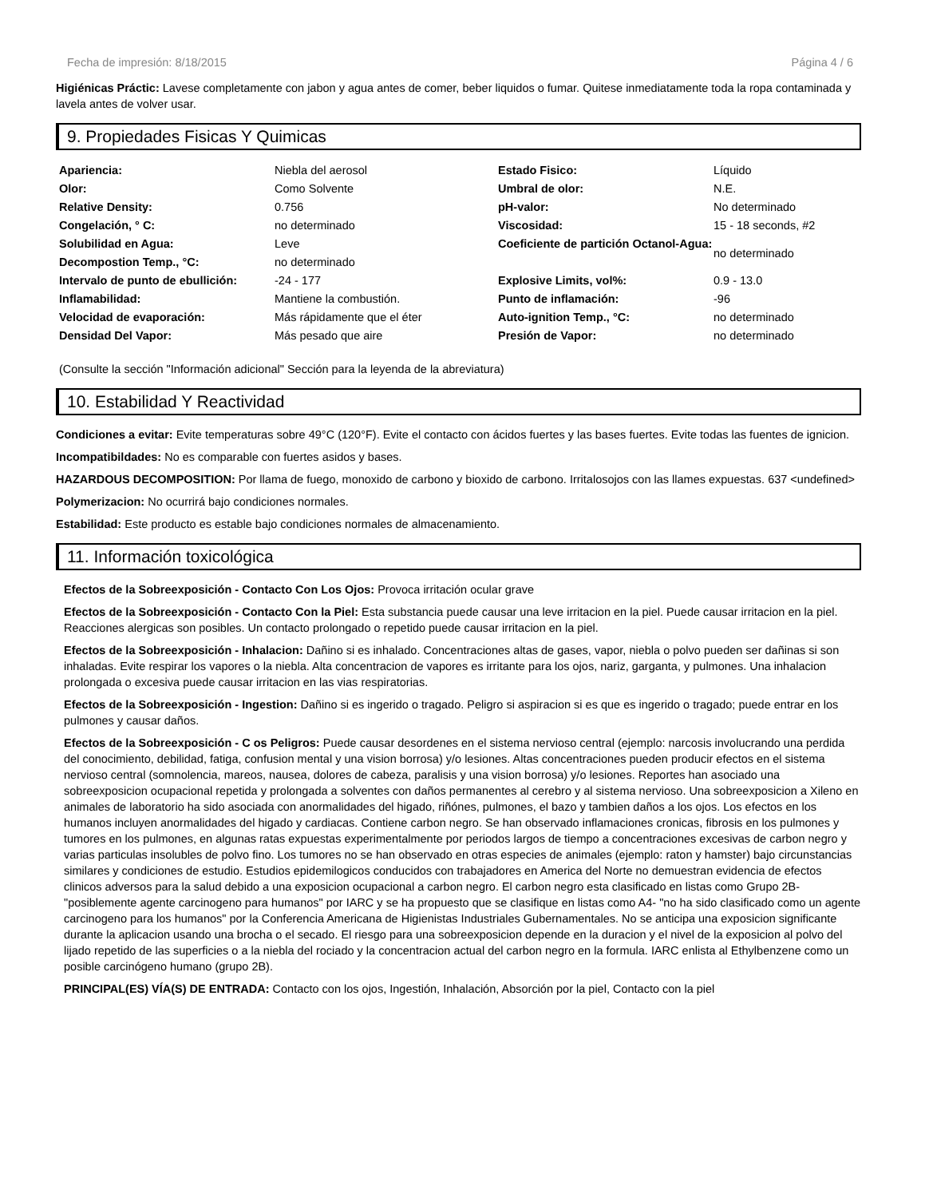Fecha de impresión: 8/18/2015 Página 4 / 6
Higiénicas Práctic: Lavese completamente con jabon y agua antes de comer, beber liquidos o fumar. Quitese inmediatamente toda la ropa contaminada y lavela antes de volver usar.
9. Propiedades Fisicas Y Quimicas
| Apariencia: | Niebla del aerosol | Estado Fisico: | Líquido |
| Olor: | Como Solvente | Umbral de olor: | N.E. |
| Relative Density: | 0.756 | pH-valor: | No determinado |
| Congelación, ° C: | no determinado | Viscosidad: | 15 - 18 seconds, #2 |
| Solubilidad en Agua: | Leve | Coeficiente de partición Octanol-Agua: | no determinado |
| Decompostion Temp., °C: | no determinado | | |
| Intervalo de punto de ebullición: | -24 - 177 | Explosive Limits, vol%: | 0.9 - 13.0 |
| Inflamabilidad: | Mantiene la combustión. | Punto de inflamación: | -96 |
| Velocidad de evaporación: | Más rápidamente que el éter | Auto-ignition Temp., °C: | no determinado |
| Densidad Del Vapor: | Más pesado que aire | Presión de Vapor: | no determinado |
(Consulte la sección "Información adicional" Sección para la leyenda de la abreviatura)
10. Estabilidad Y Reactividad
Condiciones a evitar: Evite temperaturas sobre 49°C (120°F). Evite el contacto con ácidos fuertes y las bases fuertes. Evite todas las fuentes de ignicion.
Incompatibildades: No es comparable con fuertes asidos y bases.
HAZARDOUS DECOMPOSITION: Por llama de fuego, monoxido de carbono y bioxido de carbono. Irritalosojos con las llames expuestas. 637 <undefined>
Polymerizacion: No ocurrirá bajo condiciones normales.
Estabilidad: Este producto es estable bajo condiciones normales de almacenamiento.
11. Información toxicológica
Efectos de la Sobreexposición - Contacto Con Los Ojos: Provoca irritación ocular grave
Efectos de la Sobreexposición - Contacto Con la Piel: Esta substancia puede causar una leve irritacion en la piel. Puede causar irritacion en la piel. Reacciones alergicas son posibles. Un contacto prolongado o repetido puede causar irritacion en la piel.
Efectos de la Sobreexposición - Inhalacion: Dañino si es inhalado. Concentraciones altas de gases, vapor, niebla o polvo pueden ser dañinas si son inhaladas. Evite respirar los vapores o la niebla. Alta concentracion de vapores es irritante para los ojos, nariz, garganta, y pulmones. Una inhalacion prolongada o excesiva puede causar irritacion en las vias respiratorias.
Efectos de la Sobreexposición - Ingestion: Dañino si es ingerido o tragado. Peligro si aspiracion si es que es ingerido o tragado; puede entrar en los pulmones y causar daños.
Efectos de la Sobreexposición - C os Peligros: Puede causar desordenes en el sistema nervioso central (ejemplo: narcosis involucrando una perdida del conocimiento, debilidad, fatiga, confusion mental y una vision borrosa) y/o lesiones. Altas concentraciones pueden producir efectos en el sistema nervioso central (somnolencia, mareos, nausea, dolores de cabeza, paralisis y una vision borrosa) y/o lesiones. Reportes han asociado una sobreexposicion ocupacional repetida y prolongada a solventes con daños permanentes al cerebro y al sistema nervioso. Una sobreexposicion a Xileno en animales de laboratorio ha sido asociada con anormalidades del higado, riñónes, pulmones, el bazo y tambien daños a los ojos. Los efectos en los humanos incluyen anormalidades del higado y cardiacas. Contiene carbon negro. Se han observado inflamaciones cronicas, fibrosis en los pulmones y tumores en los pulmones, en algunas ratas expuestas experimentalmente por periodos largos de tiempo a concentraciones excesivas de carbon negro y varias particulas insolubles de polvo fino. Los tumores no se han observado en otras especies de animales (ejemplo: raton y hamster) bajo circunstancias similares y condiciones de estudio. Estudios epidemilogicos conducidos con trabajadores en America del Norte no demuestran evidencia de efectos clinicos adversos para la salud debido a una exposicion ocupacional a carbon negro. El carbon negro esta clasificado en listas como Grupo 2B- "posiblemente agente carcinogeno para humanos" por IARC y se ha propuesto que se clasifique en listas como A4- "no ha sido clasificado como un agente carcinogeno para los humanos" por la Conferencia Americana de Higienistas Industriales Gubernamentales. No se anticipa una exposicion significante durante la aplicacion usando una brocha o el secado. El riesgo para una sobreexposicion depende en la duracion y el nivel de la exposicion al polvo del lijado repetido de las superficies o a la niebla del rociado y la concentracion actual del carbon negro en la formula. IARC enlista al Ethylbenzene como un posible carcinógeno humano (grupo 2B).
PRINCIPAL(ES) VÍA(S) DE ENTRADA: Contacto con los ojos, Ingestión, Inhalación, Absorción por la piel, Contacto con la piel